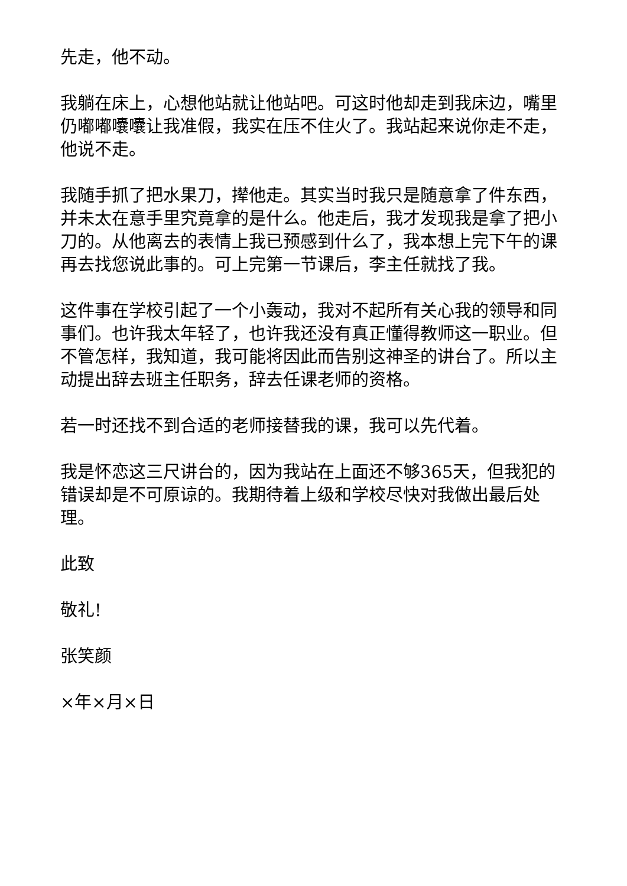先走，他不动。
我躺在床上，心想他站就让他站吧。可这时他却走到我床边，嘴里仍嘟嘟囔囔让我准假，我实在压不住火了。我站起来说你走不走，他说不走。
我随手抓了把水果刀，撵他走。其实当时我只是随意拿了件东西，并未太在意手里究竟拿的是什么。他走后，我才发现我是拿了把小刀的。从他离去的表情上我已预感到什么了，我本想上完下午的课再去找您说此事的。可上完第一节课后，李主任就找了我。
这件事在学校引起了一个小轰动，我对不起所有关心我的领导和同事们。也许我太年轻了，也许我还没有真正懂得教师这一职业。但不管怎样，我知道，我可能将因此而告别这神圣的讲台了。所以主动提出辞去班主任职务，辞去任课老师的资格。
若一时还找不到合适的老师接替我的课，我可以先代着。
我是怀恋这三尺讲台的，因为我站在上面还不够365天，但我犯的错误却是不可原谅的。我期待着上级和学校尽快对我做出最后处理。
此致
敬礼!
张笑颜
×年×月×日